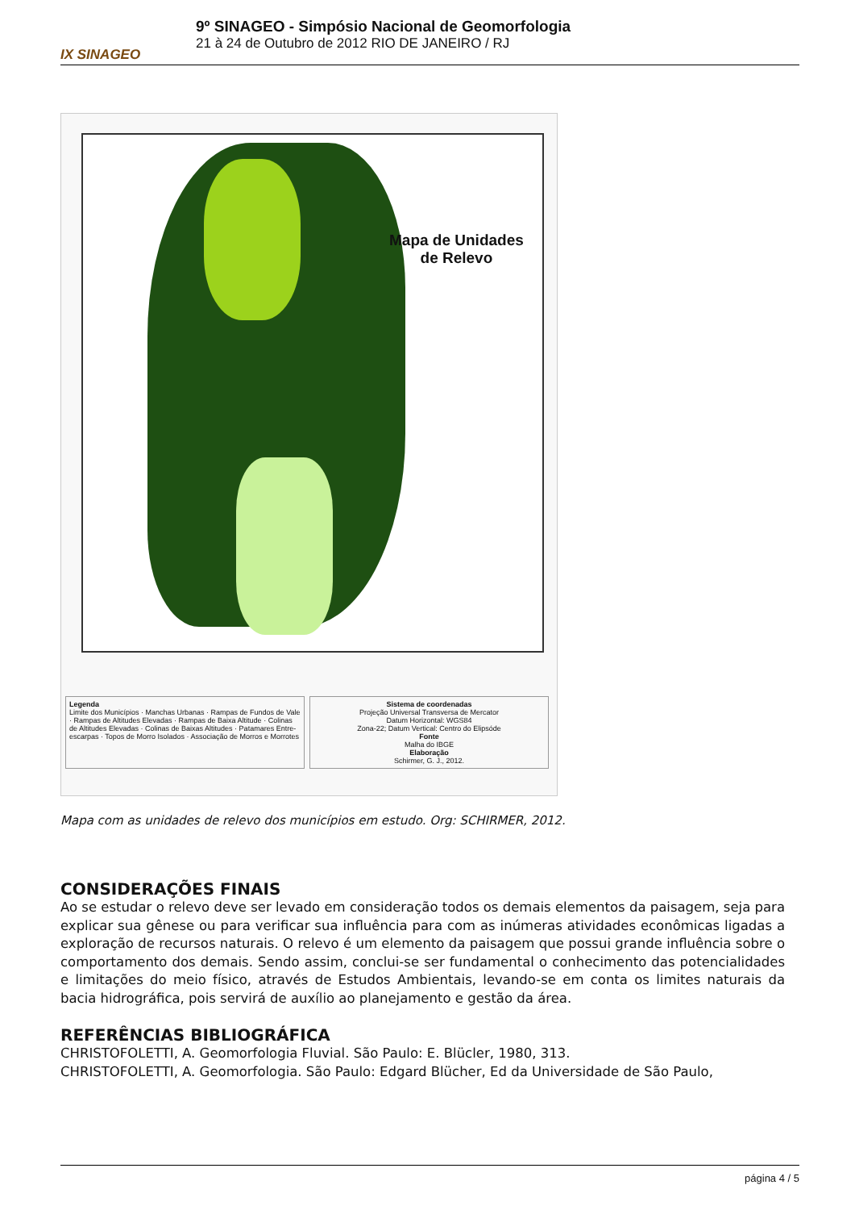IX SINAGEO
9º SINAGEO - Simpósio Nacional de Geomorfologia
21 à 24 de Outubro de 2012 RIO DE JANEIRO / RJ
Mapa de Unidades
de Relevo
Legenda
Limite dos Municípios · Manchas Urbanas · Rampas de Fundos de Vale · Rampas de Altitudes Elevadas · Rampas de Baixa Altitude · Colinas de Altitudes Elevadas · Colinas de Baixas Altitudes · Patamares Entre-escarpas · Topos de Morro Isolados · Associação de Morros e Morrotes
Sistema de coordenadas
Projeção Universal Transversa de Mercator
Datum Horizontal: WGS84
Zona-22; Datum Vertical: Centro do Elipsóde
Fonte
Malha do IBGE
Elaboração
Schirmer, G. J., 2012.
Mapa com as unidades de relevo dos municípios em estudo. Org: SCHIRMER, 2012.
CONSIDERAÇÕES FINAIS
Ao se estudar o relevo deve ser levado em consideração todos os demais elementos da paisagem, seja para explicar sua gênese ou para verificar sua influência para com as inúmeras atividades econômicas ligadas a exploração de recursos naturais. O relevo é um elemento da paisagem que possui grande influência sobre o comportamento dos demais. Sendo assim, conclui-se ser fundamental o conhecimento das potencialidades e limitações do meio físico, através de Estudos Ambientais, levando-se em conta os limites naturais da bacia hidrográfica, pois servirá de auxílio ao planejamento e gestão da área.
REFERÊNCIAS BIBLIOGRÁFICA
CHRISTOFOLETTI, A. Geomorfologia Fluvial. São Paulo: E. Blücler, 1980, 313.
CHRISTOFOLETTI, A. Geomorfologia. São Paulo: Edgard Blücher, Ed da Universidade de São Paulo,
página 4 / 5